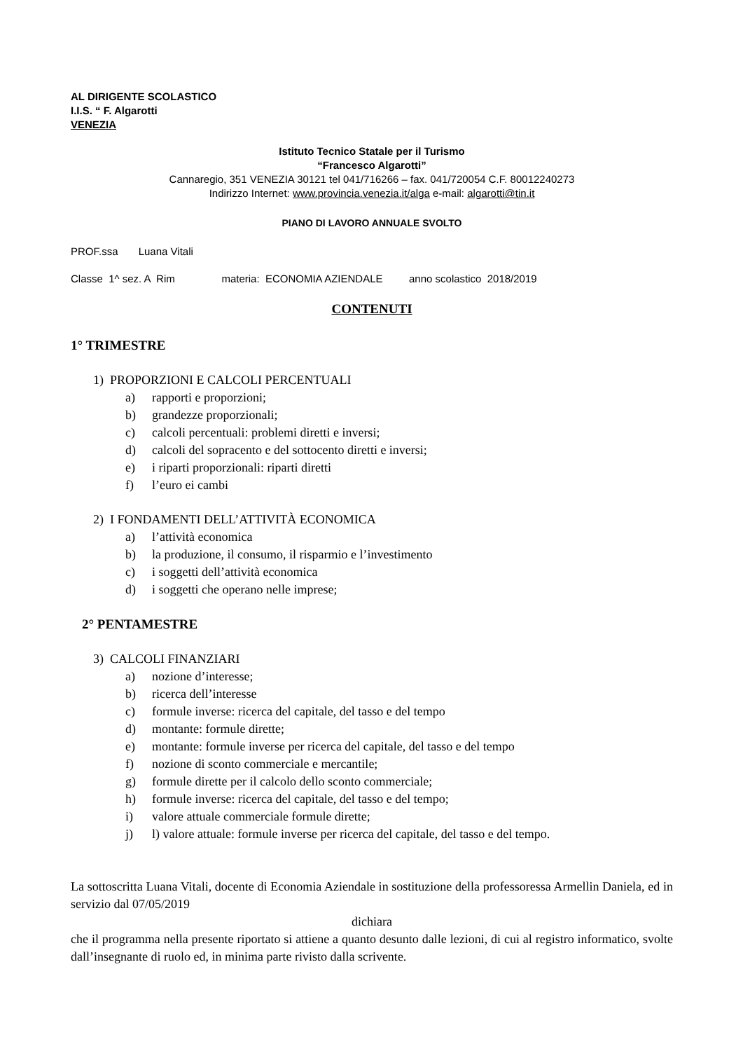AL DIRIGENTE SCOLASTICO
I.I.S. “ F. Algarotti
VENEZIA
Istituto Tecnico Statale per il Turismo
“Francesco Algarotti”
Cannaregio, 351 VENEZIA 30121 tel 041/716266 – fax. 041/720054 C.F. 80012240273
Indirizzo Internet: www.provincia.venezia.it/alga e-mail: algarotti@tin.it
PIANO DI LAVORO ANNUALE SVOLTO
PROF.ssa Luana Vitali
Classe 1^ sez. A Rim materia: ECONOMIA AZIENDALE anno scolastico 2018/2019
CONTENUTI
1° TRIMESTRE
1) PROPORZIONI E CALCOLI PERCENTUALI
a) rapporti e proporzioni;
b) grandezze proporzionali;
c) calcoli percentuali: problemi diretti e inversi;
d) calcoli del sopracento e del sottocento diretti e inversi;
e) i riparti proporzionali: riparti diretti
f) l’euro ei cambi
2) I FONDAMENTI DELL’ATTIVITÀ ECONOMICA
a) l’attività economica
b) la produzione, il consumo, il risparmio e l’investimento
c) i soggetti dell’attività economica
d) i soggetti che operano nelle imprese;
2° PENTAMESTRE
3) CALCOLI FINANZIARI
a) nozione d’interesse;
b) ricerca dell’interesse
c) formule inverse: ricerca del capitale, del tasso e del tempo
d) montante: formule dirette;
e) montante: formule inverse per ricerca del capitale, del tasso e del tempo
f) nozione di sconto commerciale e mercantile;
g) formule dirette per il calcolo dello sconto commerciale;
h) formule inverse: ricerca del capitale, del tasso e del tempo;
i) valore attuale commerciale formule dirette;
j) l) valore attuale: formule inverse per ricerca del capitale, del tasso e del tempo.
La sottoscritta Luana Vitali, docente di Economia Aziendale in sostituzione della professoressa Armellin Daniela, ed in servizio dal 07/05/2019
dichiara
che il programma nella presente riportato si attiene a quanto desunto dalle lezioni, di cui al registro informatico, svolte dall’insegnante di ruolo ed, in minima parte rivisto dalla scrivente.